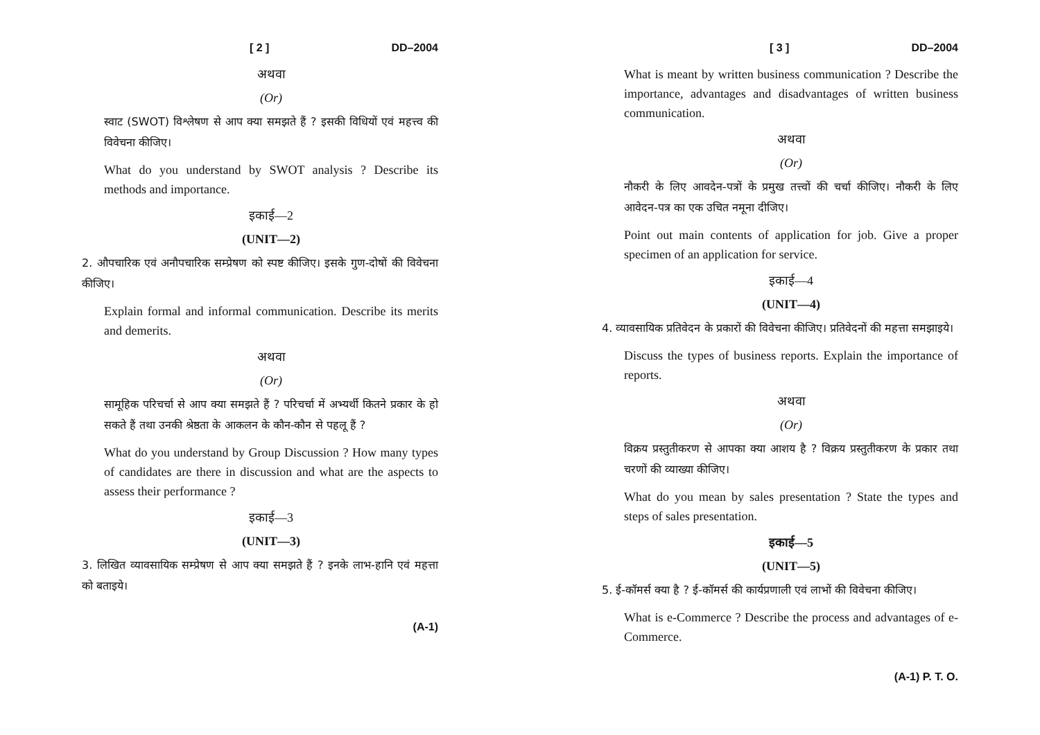[ 2 ] DD–2004
अथवा
(Or)
स्वाट (SWOT) विश्लेषण से आप क्या समझते हैं ? इसकी विधियों एवं महत्त्व की विवेचना कीजिए।
What do you understand by SWOT analysis ? Describe its methods and importance.
इकाई—2
(UNIT—2)
2. औपचारिक एवं अनौपचारिक सम्प्रेषण को स्पष्ट कीजिए। इसके गुण-दोषों की विवेचना कीजिए।
Explain formal and informal communication. Describe its merits and demerits.
अथवा
(Or)
सामूहिक परिचर्चा से आप क्या समझते हैं ? परिचर्चा में अभ्यर्थी कितने प्रकार के हो सकते हैं तथा उनकी श्रेष्ठता के आकलन के कौन-कौन से पहलू हैं ?
What do you understand by Group Discussion ? How many types of candidates are there in discussion and what are the aspects to assess their performance ?
इकाई—3
(UNIT—3)
3. लिखित व्यावसायिक सम्प्रेषण से आप क्या समझते हैं ? इनके लाभ-हानि एवं महत्ता को बताइये।
(A-1)
[ 3 ] DD–2004
What is meant by written business communication ? Describe the importance, advantages and disadvantages of written business communication.
अथवा
(Or)
नौकरी के लिए आवदेन-पत्रों के प्रमुख तत्त्वों की चर्चा कीजिए। नौकरी के लिए आवेदन-पत्र का एक उचित नमूना दीजिए।
Point out main contents of application for job. Give a proper specimen of an application for service.
इकाई—4
(UNIT—4)
4. व्यावसायिक प्रतिवेदन के प्रकारों की विवेचना कीजिए। प्रतिवेदनों की महत्ता समझाइये।
Discuss the types of business reports. Explain the importance of reports.
अथवा
(Or)
विक्रय प्रस्तुतीकरण से आपका क्या आशय है ? विक्रय प्रस्तुतीकरण के प्रकार तथा चरणों की व्याख्या कीजिए।
What do you mean by sales presentation ? State the types and steps of sales presentation.
इकाई—5
(UNIT—5)
5. ई-कॉमर्स क्या है ? ई-कॉमर्स की कार्यप्रणाली एवं लाभों की विवेचना कीजिए।
What is e-Commerce ? Describe the process and advantages of e-Commerce.
(A-1) P. T. O.